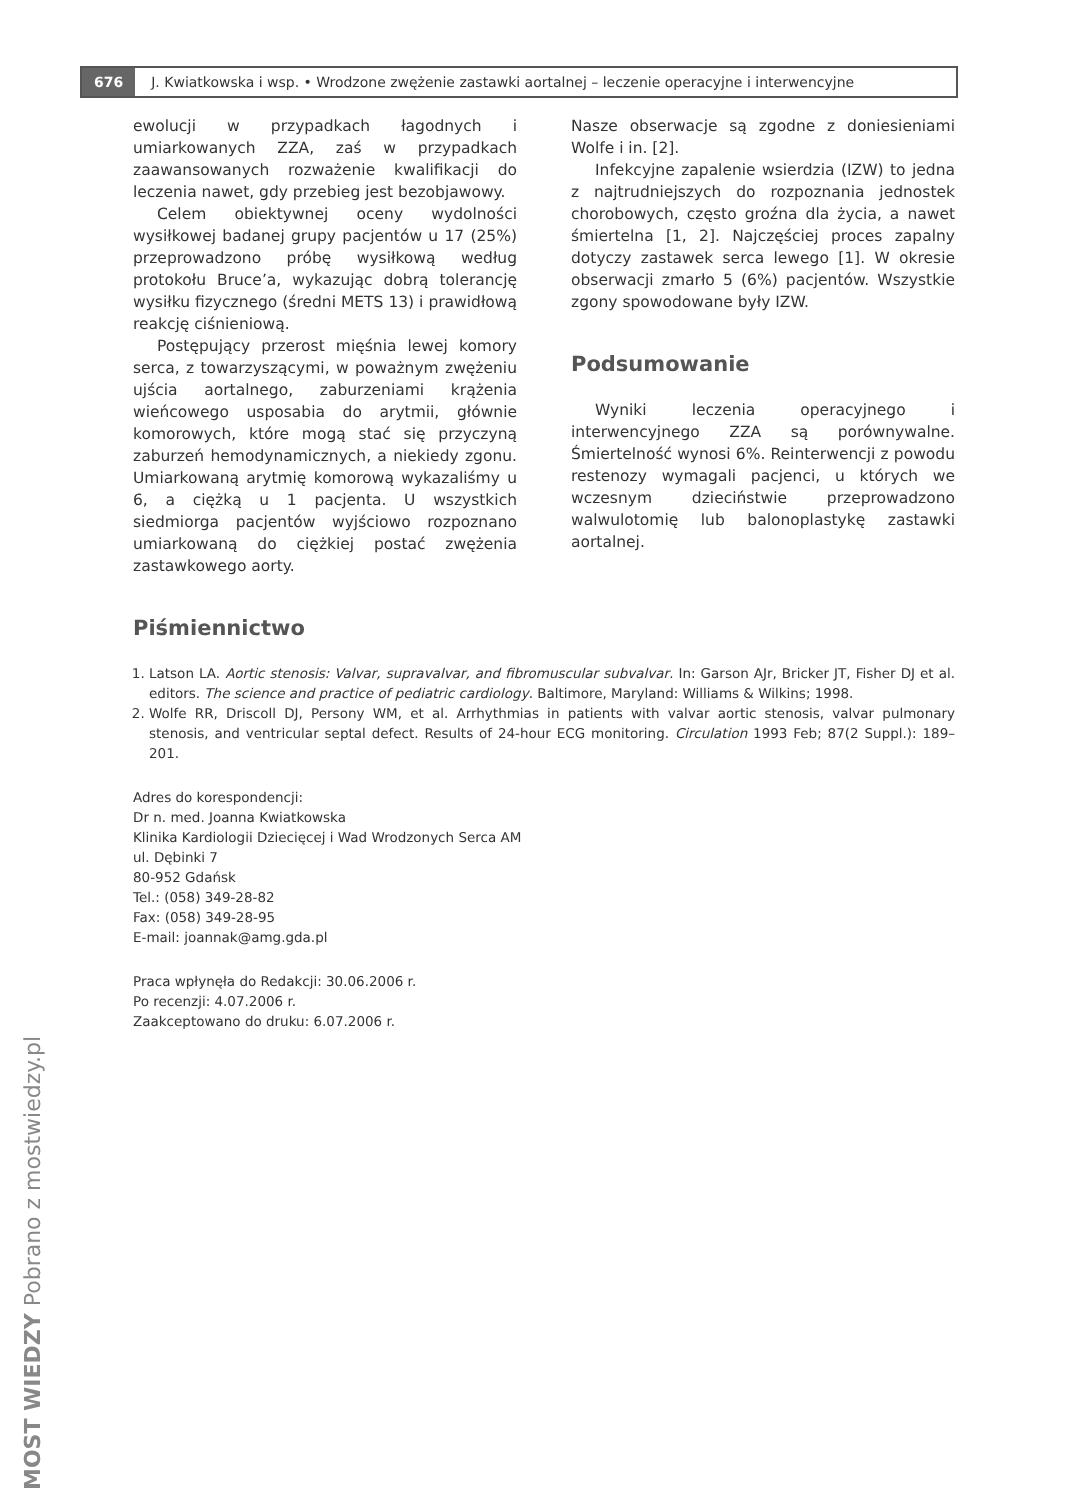676 J. Kwiatkowska i wsp. • Wrodzone zwężenie zastawki aortalnej – leczenie operacyjne i interwencyjne
ewolucji w przypadkach łagodnych i umiarkowanych ZZA, zaś w przypadkach zaawansowanych rozważenie kwalifikacji do leczenia nawet, gdy przebieg jest bezobjawowy.
Celem obiektywnej oceny wydolności wysiłkowej badanej grupy pacjentów u 17 (25%) przeprowadzono próbę wysiłkową według protokołu Bruce’a, wykazując dobrą tolerancję wysiłku fizycznego (średni METS 13) i prawidłową reakcję ciśnieniową.
Postępujący przerost mięśnia lewej komory serca, z towarzyszącymi, w poważnym zwężeniu ujścia aortalnego, zaburzeniami krążenia wieńcowego usposabia do arytmii, głównie komorowych, które mogą stać się przyczyną zaburzeń hemodynamicznych, a niekiedy zgonu. Umiarkowaną arytmię komorową wykazaliśmy u 6, a ciężką u 1 pacjenta. U wszystkich siedmiorga pacjentów wyjściowo rozpoznano umiarkowaną do ciężkiej postać zwężenia zastawkowego aorty.
Nasze obserwacje są zgodne z doniesieniami Wolfe i in. [2].
Infekcyjne zapalenie wsierdzia (IZW) to jedna z najtrudniejszych do rozpoznania jednostek chorobowych, często groźna dla życia, a nawet śmiertelna [1, 2]. Najczęściej proces zapalny dotyczy zastawek serca lewego [1]. W okresie obserwacji zmarło 5 (6%) pacjentów. Wszystkie zgony spowodowane były IZW.
Podsumowanie
Wyniki leczenia operacyjnego i interwencyjnego ZZA są porównywalne. Śmiertelność wynosi 6%. Reinterwencji z powodu restenozy wymagali pacjenci, u których we wczesnym dzieciństwie przeprowadzono walwulotomię lub balonoplastykę zastawki aortalnej.
Piśmiennictwo
1. Latson LA. Aortic stenosis: Valvar, supravalvar, and fibromuscular subvalvar. In: Garson AJr, Bricker JT, Fisher DJ et al. editors. The science and practice of pediatric cardiology. Baltimore, Maryland: Williams & Wilkins; 1998.
2. Wolfe RR, Driscoll DJ, Persony WM, et al. Arrhythmias in patients with valvar aortic stenosis, valvar pulmonary stenosis, and ventricular septal defect. Results of 24-hour ECG monitoring. Circulation 1993 Feb; 87(2 Suppl.): 189–201.
Adres do korespondencji:
Dr n. med. Joanna Kwiatkowska
Klinika Kardiologii Dziecięcej i Wad Wrodzonych Serca AM
ul. Dębinki 7
80-952 Gdańsk
Tel.: (058) 349-28-82
Fax: (058) 349-28-95
E-mail: joannak@amg.gda.pl
Praca wpłynęła do Redakcji: 30.06.2006 r.
Po recenzji: 4.07.2006 r.
Zaakceptowano do druku: 6.07.2006 r.
MOST WIEDZY Pobrano z mostwiedzy.pl